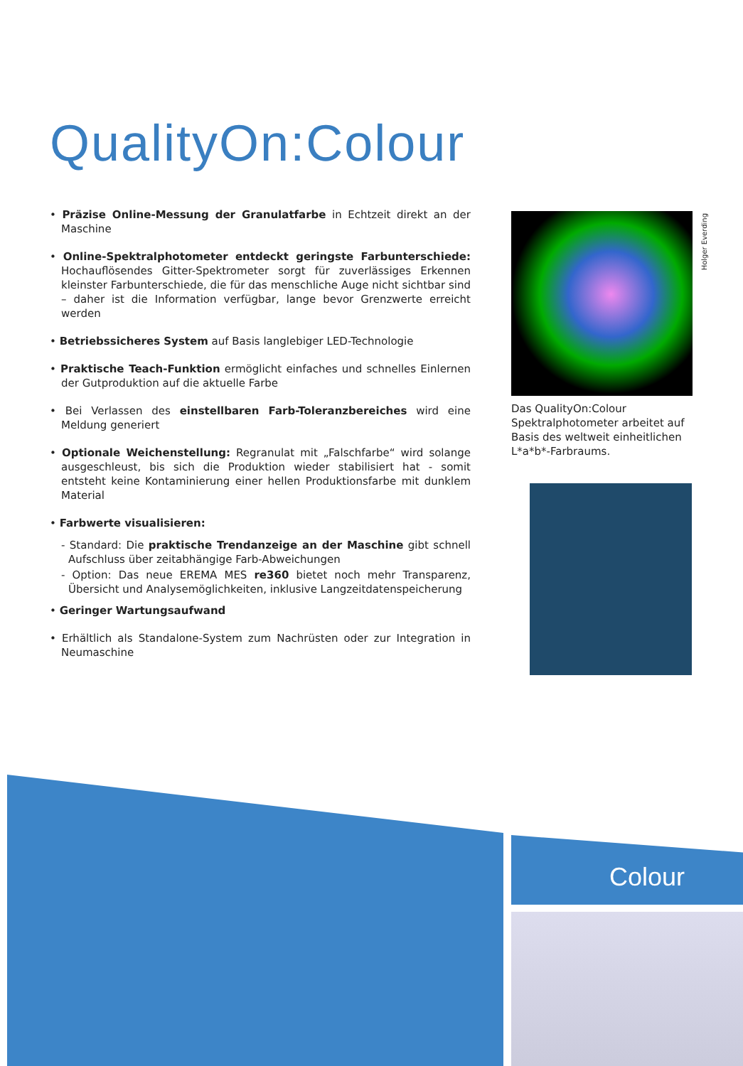QualityOn:Colour
• Präzise Online-Messung der Granulatfarbe in Echtzeit direkt an der Maschine
• Online-Spektralphotometer entdeckt geringste Farbunterschiede: Hochauflösendes Gitter-Spektrometer sorgt für zuverlässiges Erkennen kleinster Farbunterschiede, die für das menschliche Auge nicht sichtbar sind – daher ist die Information verfügbar, lange bevor Grenzwerte erreicht werden
• Betriebssicheres System auf Basis langlebiger LED-Technologie
• Praktische Teach-Funktion ermöglicht einfaches und schnelles Einlernen der Gutproduktion auf die aktuelle Farbe
• Bei Verlassen des einstellbaren Farb-Toleranzbereiches wird eine Meldung generiert
• Optionale Weichenstellung: Regranulat mit „Falschfarbe“ wird solange ausgeschleust, bis sich die Produktion wieder stabilisiert hat - somit entsteht keine Kontaminierung einer hellen Produktionsfarbe mit dunklem Material
• Farbwerte visualisieren:
- Standard: Die praktische Trendanzeige an der Maschine gibt schnell Aufschluss über zeitabhängige Farb-Abweichungen
- Option: Das neue EREMA MES re360 bietet noch mehr Transparenz, Übersicht und Analysemöglichkeiten, inklusive Langzeitdatenspeicherung
• Geringer Wartungsaufwand
• Erhältlich als Standalone-System zum Nachrüsten oder zur Integration in Neumaschine
Holger Everding
Das QualityOn:Colour Spektralphotometer arbeitet auf Basis des weltweit einheitlichen L*a*b*-Farbraums.
Colour